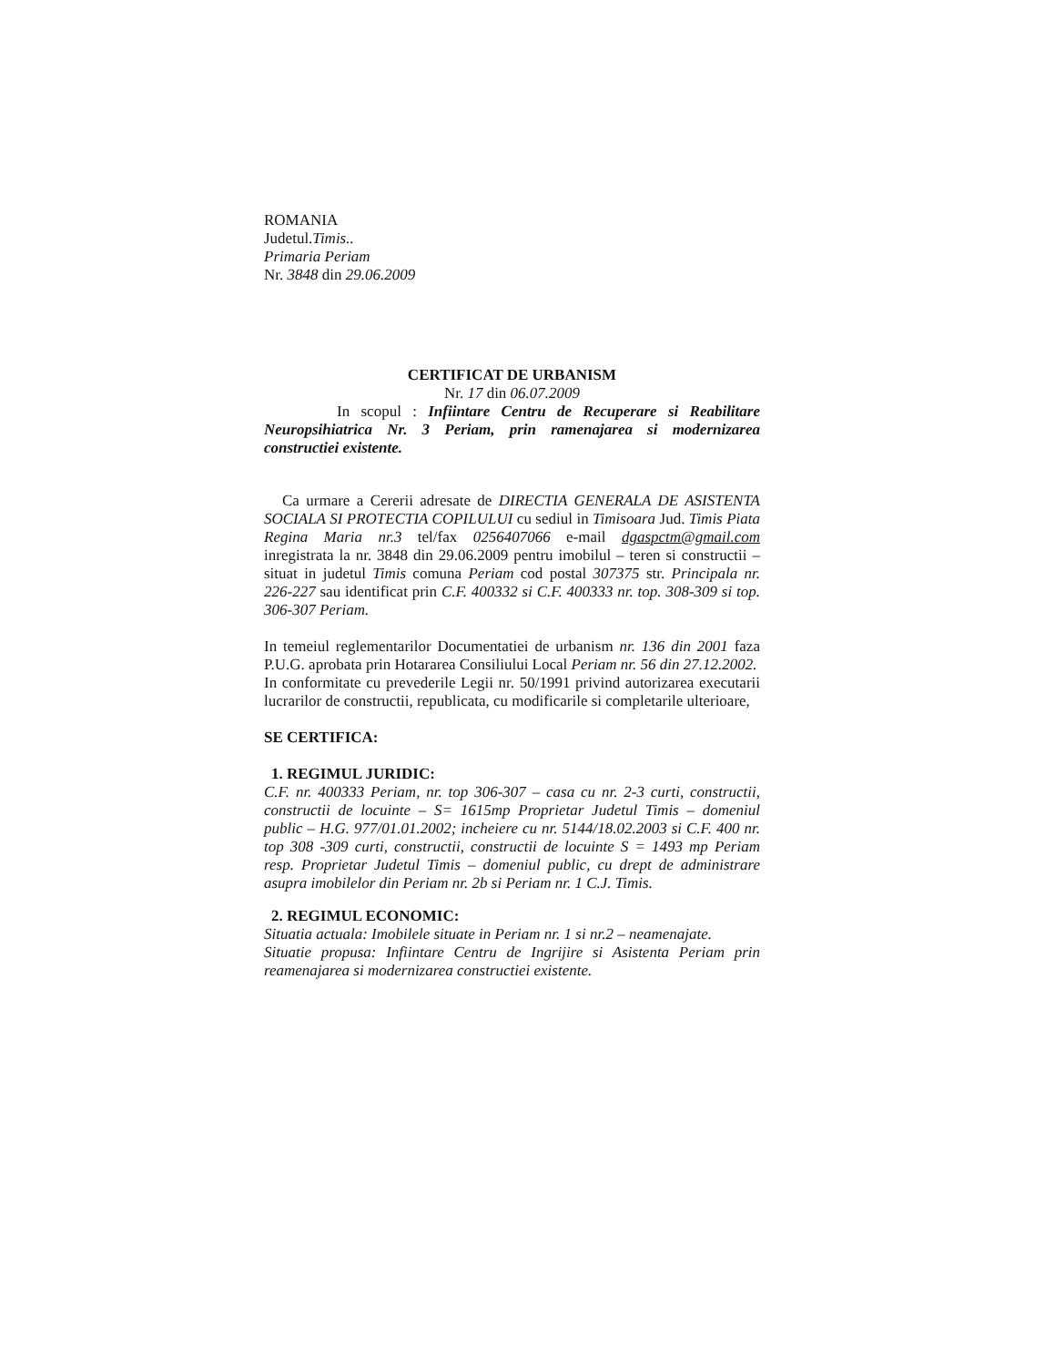ROMANIA
Judetul.Timis..
Primaria Periam
Nr. 3848 din 29.06.2009
CERTIFICAT DE URBANISM
Nr. 17 din 06.07.2009
In scopul : Infiintare Centru de Recuperare si Reabilitare Neuropsihiatrica Nr. 3 Periam, prin ramenajarea si modernizarea constructiei existente.
Ca urmare a Cererii adresate de DIRECTIA GENERALA DE ASISTENTA SOCIALA SI PROTECTIA COPILULUI cu sediul in Timisoara Jud. Timis Piata Regina Maria nr.3 tel/fax 0256407066 e-mail dgaspctm@gmail.com inregistrata la nr. 3848 din 29.06.2009 pentru imobilul – teren si constructii – situat in judetul Timis comuna Periam cod postal 307375 str. Principala nr. 226-227 sau identificat prin C.F. 400332 si C.F. 400333 nr. top. 308-309 si top. 306-307 Periam.
In temeiul reglementarilor Documentatiei de urbanism nr. 136 din 2001 faza P.U.G. aprobata prin Hotararea Consiliului Local Periam nr. 56 din 27.12.2002.
In conformitate cu prevederile Legii nr. 50/1991 privind autorizarea executarii lucrarilor de constructii, republicata, cu modificarile si completarile ulterioare,
SE CERTIFICA:
1. REGIMUL JURIDIC:
C.F. nr. 400333 Periam, nr. top 306-307 – casa cu nr. 2-3 curti, constructii, constructii de locuinte – S= 1615mp Proprietar Judetul Timis – domeniul public – H.G. 977/01.01.2002; incheiere cu nr. 5144/18.02.2003 si C.F. 400 nr. top 308 -309 curti, constructii, constructii de locuinte S = 1493 mp Periam resp. Proprietar Judetul Timis – domeniul public, cu drept de administrare asupra imobilelor din Periam nr. 2b si Periam nr. 1 C.J. Timis.
2. REGIMUL ECONOMIC:
Situatia actuala: Imobilele situate in Periam nr. 1 si nr.2 – neamenajate.
Situatie propusa: Infiintare Centru de Ingrijire si Asistenta Periam prin reamenajarea si modernizarea constructiei existente.